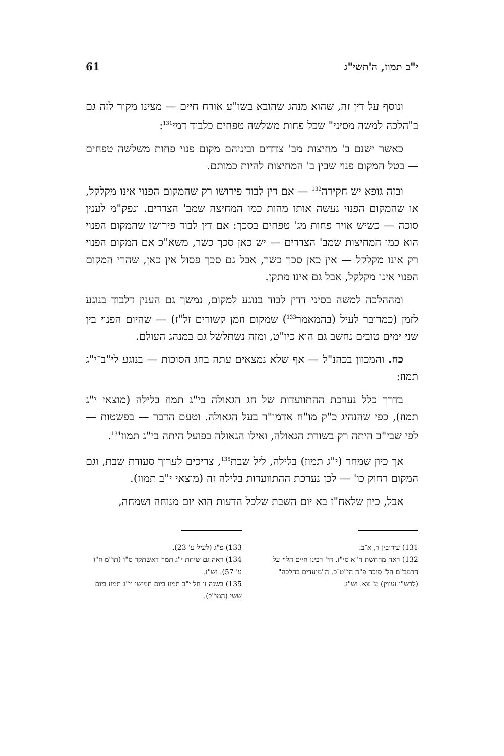י"ב תמוז, ה'תשי"ג 61
ונוסף על דין זה, שהוא מנהג שהובא בשו"ע אורח חיים — מצינו מקור לזה גם ב"הלכה למשה מסיני" שכל פחות משלשה טפחים כלבוד דמי<sup>131</sup>:
כאשר ישנם ב' מחיצות מב' צדדים וביניהם מקום פנוי פחות משלשה טפחים — בטל המקום פנוי שבין ב' המחיצות להיות כמותם.
ובזה גופא יש חקירה<sup>132</sup> — אם דין לבוד פירושו רק שהמקום הפנוי אינו מקלקל, או שהמקום הפנוי נעשה אותו מהות כמו המחיצה שמב' הצדדים. ונפק"מ לענין סוכה — כשיש אויר פחות מג' טפחים בסכך: אם דין לבוד פירושו שהמקום הפנוי הוא כמו המחיצות שמב' הצדדים — יש כאן סכך כשר, משא"כ אם המקום הפנוי רק אינו מקלקל — אין כאן סכך כשר, אבל גם סכך פסול אין כאן, שהרי המקום הפנוי אינו מקלקל, אבל גם אינו מתקן.
ומההלכה למשה בסיני דדין לבוד בנוגע למקום, נמשך גם הענין דלבוד בנוגע לזמן (כמדובר לעיל (בהמאמר<sup>133</sup>) שמקום וזמן קשורים זל"ז) — שהיום הפנוי בין שני ימים טובים נחשב גם הוא כיו"ט, ומזה נשתלשל גם במנהג העולם.
כח. והמכוון בכהנ"ל — אף שלא נמצאים עתה בחג הסוכות — בנוגע לי"ב־י"ג תמוז:
בדרך כלל נערכת ההתוועדות של חג הגאולה בי"ג תמוז בלילה (מוצאי י"ג תמוז), כפי שהנהיג כ"ק מו"ח אדמו"ר בעל הגאולה. וטעם הדבר — בפשטות — לפי שבי"ב היתה רק בשורת הגאולה, ואילו הגאולה בפועל היתה בי"ג תמוז<sup>134</sup>.
אך כיון שמחר (י"ג תמוז) בלילה, ליל שבת<sup>135</sup>, צריכים לערוך סעודת שבת, וגם המקום רחוק כו' — לכן נערכת ההתוועדות בלילה זה (מוצאי י"ב תמוז).
אבל, כיון שלאח"ז בא יום השבת שלכל הדעות הוא יום מנוחה ושמחה,
131) עירובין ד, א־ב.
132) ראה מרחשת ח"א סי"ז. חי' רבינו חיים הלוי על הרמב"ם הל' סוכה פ"ה הי"ט־כ. ה"מועדים בהלכה" (לרש"י זעווין) ע' צא. וש"נ.
133) פ"ג (לעיל ע' 23).
134) ראה גם שיחת י"ג תמוז דאשתקד ס"ו (תו"מ ח"ו ע' 57). וש"נ.
135) בשנה זו חל י"ב תמוז ביום חמישי וי"ג תמוז ביום ששי (המו"ל).